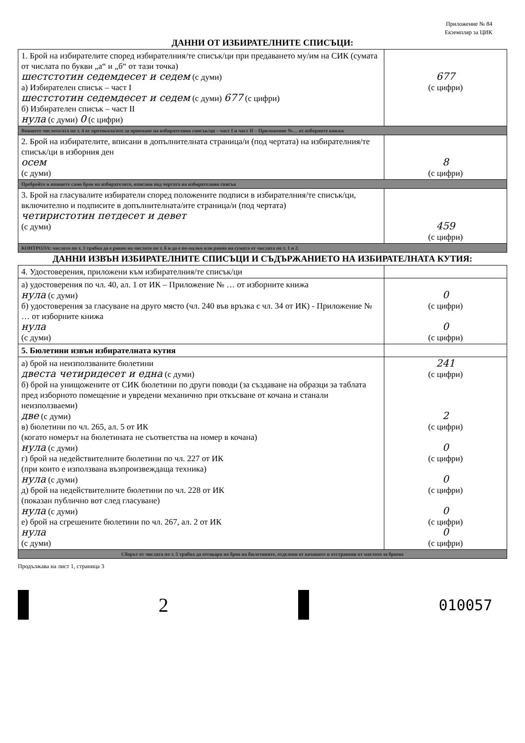Приложение № 84
Екземпляр за ЦИК
ДАННИ ОТ ИЗБИРАТЕЛНИТЕ СПИСЪЦИ:
| 1. Брой на избирателите според избирателния/те списък/ци при предаването му/им на СИК (сумата от числата по букви „а“ и „б“ от тази точка) шестстотин седемдесет и седем (с думи) а) Избирателен списък – част I шестстотин седемдесет и седем (с думи) 677 (с цифри) б) Избирателен списък – част II нула (с думи) 0 (с цифри) | 677 (с цифри) |
| Впишете числото/ата по т. 4 от протокола/ите за приемане на избирателния списък/ци – част I и част II – Приложение №… от изборните книжа | |
| 2. Брой на избирателите, вписани в допълнителната страница/и (под чертата) на избирателния/те списък/ци в изборния ден осем (с думи) | 8 (с цифри) |
| Пребройте и впишете само броя на избирателите, вписани под чертата на избирателния списък | |
| 3. Брой на гласувалите избиратели според положените подписи в избирателния/те списък/ци, включително и подписите в допълнителната/ите страница/и (под чертата) четиристотин петдесет и девет (с думи) | 459 (с цифри) |
| КОНТРОЛА: числото по т. 3 трябва да е равно на числото по т. 6 и да е по-малко или равно на сумата от числата по т. 1 и 2. | |
ДАННИ ИЗВЪН ИЗБИРАТЕЛНИТЕ СПИСЪЦИ И СЪДЪРЖАНИЕТО НА ИЗБИРАТЕЛНАТА КУТИЯ:
| 4. Удостоверения, приложени към избирателния/те списък/ци | |
| а) удостоверения по чл. 40, ал. 1 от ИК – Приложение № … от изборните книжа нула (с думи) б) удостоверения за гласуване на друго място (чл. 240 във връзка с чл. 34 от ИК) - Приложение № … от изборните книжа нула (с думи) | 0 (с цифри) 0 (с цифри) |
| 5. Бюлетини извън избирателната кутия | |
| а) брой на неизползваните бюлетини двеста четиридесет и една (с думи) б) брой на унищожените от СИК бюлетини по други поводи (за създаване на образци за таблата пред изборното помещение и увредени механично при откъсване от кочана и станали неизползваеми) две (с думи) в) бюлетини по чл. 265, ал. 5 от ИК (когато номерът на бюлетината не съответства на номер в кочана) нула (с думи) г) брой на недействителните бюлетини по чл. 227 от ИК (при които е използвана възпроизвеждаща техника) нула (с думи) д) брой на недействителните бюлетини по чл. 228 от ИК (показан публично вот след гласуване) нула (с думи) е) брой на сгрешените бюлетини по чл. 267, ал. 2 от ИК нула (с думи) | 241 (с цифри) 2 (с цифри) 0 (с цифри) 0 (с цифри) 0 (с цифри) 0 (с цифри) |
| Сборът от числата по т. 5 трябва да отговаря на броя на бюлетините, отделени от кочаните и отстранени от мястото за броене | |
Продължава на лист 1, страница 3
2
010057